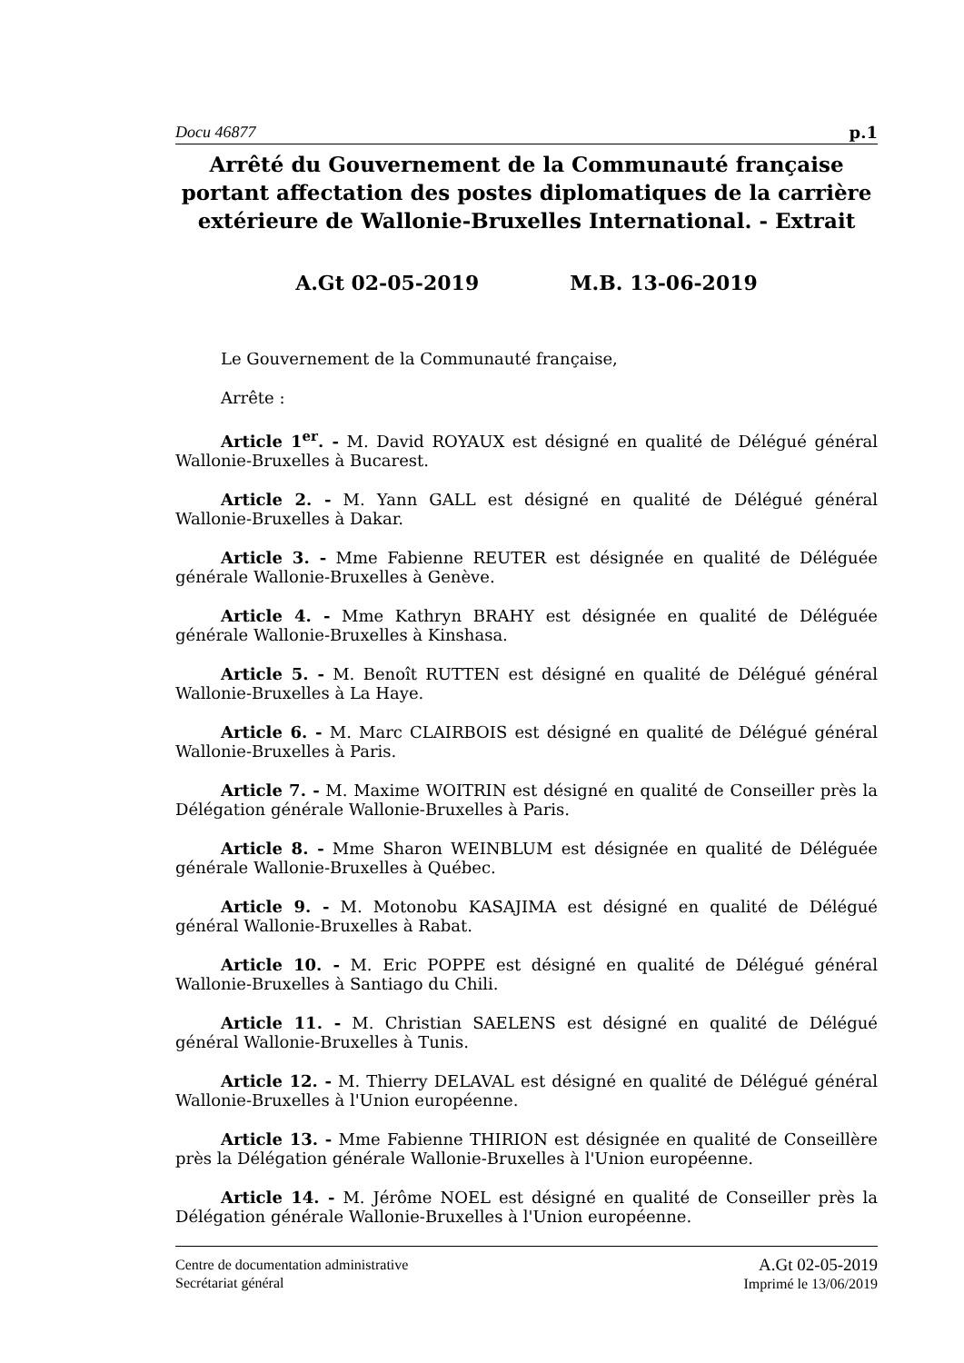Docu 46877 p.1
Arrêté du Gouvernement de la Communauté française portant affectation des postes diplomatiques de la carrière extérieure de Wallonie-Bruxelles International. - Extrait
A.Gt 02-05-2019 M.B. 13-06-2019
Le Gouvernement de la Communauté française,
Arrête :
Article 1<sup>er</sup>. - M. David ROYAUX est désigné en qualité de Délégué général Wallonie-Bruxelles à Bucarest.
Article 2. - M. Yann GALL est désigné en qualité de Délégué général Wallonie-Bruxelles à Dakar.
Article 3. - Mme Fabienne REUTER est désignée en qualité de Déléguée générale Wallonie-Bruxelles à Genève.
Article 4. - Mme Kathryn BRAHY est désignée en qualité de Déléguée générale Wallonie-Bruxelles à Kinshasa.
Article 5. - M. Benoît RUTTEN est désigné en qualité de Délégué général Wallonie-Bruxelles à La Haye.
Article 6. - M. Marc CLAIRBOIS est désigné en qualité de Délégué général Wallonie-Bruxelles à Paris.
Article 7. - M. Maxime WOITRIN est désigné en qualité de Conseiller près la Délégation générale Wallonie-Bruxelles à Paris.
Article 8. - Mme Sharon WEINBLUM est désignée en qualité de Déléguée générale Wallonie-Bruxelles à Québec.
Article 9. - M. Motonobu KASAJIMA est désigné en qualité de Délégué général Wallonie-Bruxelles à Rabat.
Article 10. - M. Eric POPPE est désigné en qualité de Délégué général Wallonie-Bruxelles à Santiago du Chili.
Article 11. - M. Christian SAELENS est désigné en qualité de Délégué général Wallonie-Bruxelles à Tunis.
Article 12. - M. Thierry DELAVAL est désigné en qualité de Délégué général Wallonie-Bruxelles à l'Union européenne.
Article 13. - Mme Fabienne THIRION est désignée en qualité de Conseillère près la Délégation générale Wallonie-Bruxelles à l'Union européenne.
Article 14. - M. Jérôme NOEL est désigné en qualité de Conseiller près la Délégation générale Wallonie-Bruxelles à l'Union européenne.
Centre de documentation administrative
Secrétariat général
A.Gt 02-05-2019
Imprimé le 13/06/2019